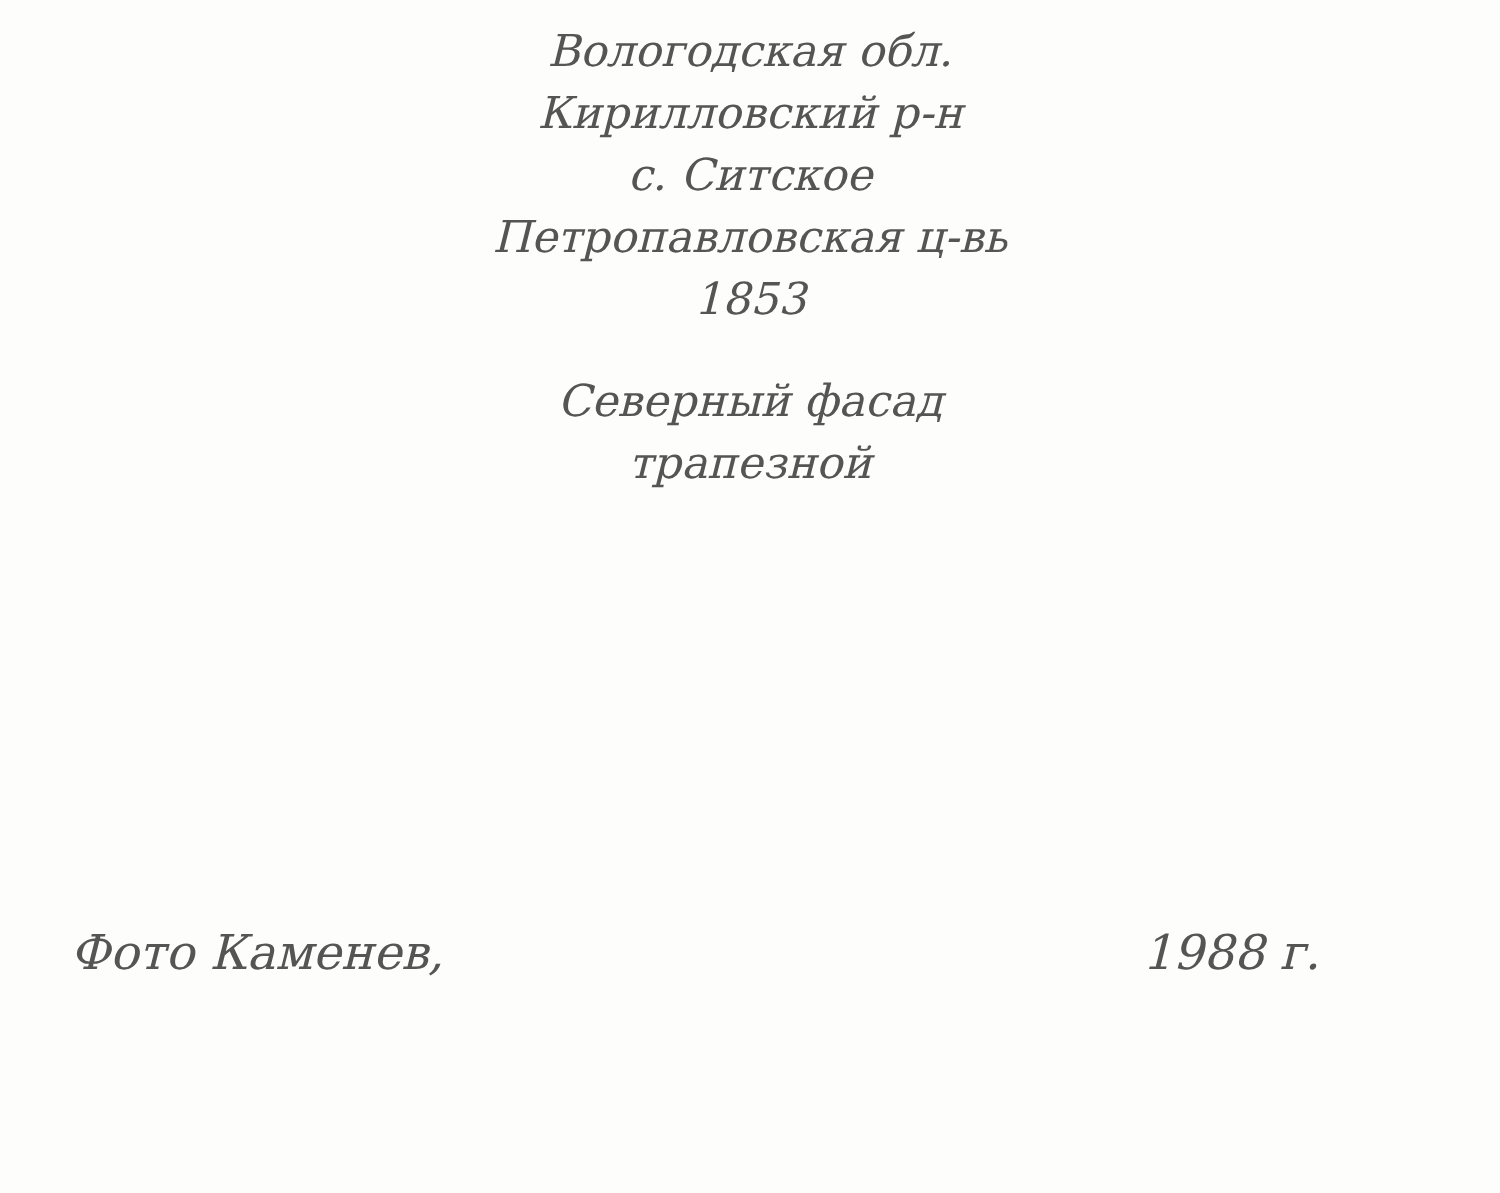Вологодская обл.
Кирилловский р-н
с. Ситское
Петропавловская ц-вь
1853
Северный фасад
трапезной
Фото Каменев, 1988 г.